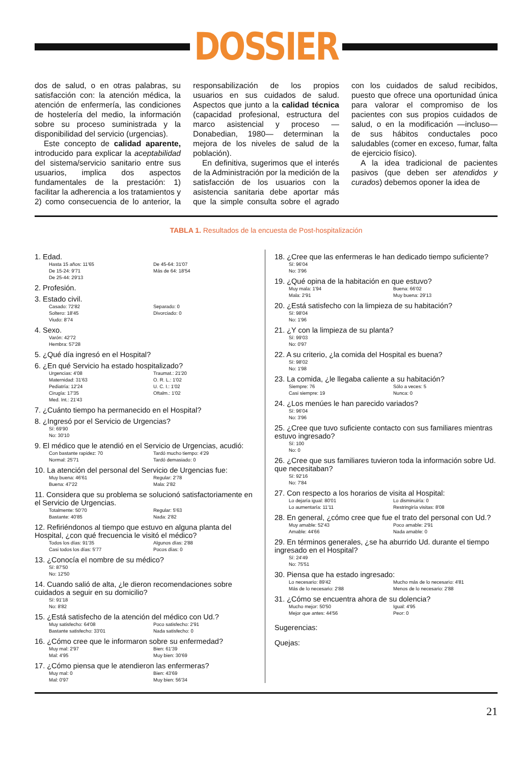DOSSIER
dos de salud, o en otras palabras, su satisfacción con: la atención médica, la atención de enfermería, las condiciones de hostelería del medio, la información sobre su proceso suministrada y la disponibilidad del servicio (urgencias).
Este concepto de calidad aparente, introducido para explicar la aceptabilidad del sistema/servicio sanitario entre sus usuarios, implica dos aspectos fundamentales de la prestación: 1) facilitar la adherencia a los tratamientos y 2) como consecuencia de lo anterior, la responsabilización de los propios usuarios en sus cuidados de salud. Aspectos que junto a la calidad técnica (capacidad profesional, estructura del marco asistencial y proceso —Donabedian, 1980— determinan la mejora de los niveles de salud de la población).
En definitiva, sugerimos que el interés de la Administración por la medición de la satisfacción de los usuarios con la asistencia sanitaria debe aportar más que la simple consulta sobre el agrado con los cuidados de salud recibidos, puesto que ofrece una oportunidad única para valorar el compromiso de los pacientes con sus propios cuidados de salud, o en la modificación —incluso— de sus hábitos conductales poco saludables (comer en exceso, fumar, falta de ejercicio físico).
A la idea tradicional de pacientes pasivos (que deben ser atendidos y curados) debemos oponer la idea de
TABLA 1. Resultados de la encuesta de Post-hospitalización
1. Edad.
Hasta 15 años: 11'65 De 45-64: 31'07 De 15-24: 9'71 Más de 64: 18'54 De 25-44: 29'13
2. Profesión.
3. Estado civil.
Casado: 72'82 Separado: 0 Soltero: 18'45 Divorciado: 0 Viudo: 8'74
4. Sexo.
Varón: 42'72 Hembra: 57'28
5. ¿Qué día ingresó en el Hospital?
6. ¿En qué Servicio ha estado hospitalizado?
Urgencias: 4'08 Traumat.: 21'20 Maternidad: 31'63 O. R. L.: 1'02 Pediatría: 12'24 U. C. I.: 1'02 Cirugía: 17'35 Oftalm.: 1'02 Med. Int.: 21'43
7. ¿Cuánto tiempo ha permanecido en el Hospital?
8. ¿Ingresó por el Servicio de Urgencias?
Sí: 69'90 No: 30'10
9. El médico que le atendió en el Servicio de Urgencias, acudió:
Con bastante rapidez: 70 Tardó mucho tiempo: 4'29 Normal: 25'71 Tardó demasiado: 0
10. La atención del personal del Servicio de Urgencias fue:
Muy buena: 46'61 Regular: 2'78 Buena: 47'22 Mala: 2'82
11. Considera que su problema se solucionó satisfactoriamente en el Servicio de Urgencias.
Totalmente: 50'70 Regular: 5'63 Bastante: 40'85 Nada: 2'82
12. Refiriéndonos al tiempo que estuvo en alguna planta del Hospital, ¿con qué frecuencia le visitó el médico?
Todos los días: 91'35 Algunos días: 2'88 Casi todos los días: 5'77 Pocos días: 0
13. ¿Conocía el nombre de su médico?
Sí: 87'50 No: 12'50
14. Cuando salió de alta, ¿le dieron recomendaciones sobre cuidados a seguir en su domicilio?
Sí: 91'18 No: 8'82
15. ¿Está satisfecho de la atención del médico con Ud.?
Muy satisfecho: 64'08 Poco satisfecho: 2'91 Bastante satisfecho: 33'01 Nada satisfecho: 0
16. ¿Cómo cree que le informaron sobre su enfermedad?
Muy mal: 2'97 Bien: 61'39 Mal: 4'95 Muy bien: 30'69
17. ¿Cómo piensa que le atendieron las enfermeras?
Muy mal: 0 Bien: 43'69 Mal: 0'97 Muy bien: 56'34
18. ¿Cree que las enfermeras le han dedicado tiempo suficiente?
Sí: 96'04 No: 3'96
19. ¿Qué opina de la habitación en que estuvo?
Muy mala: 1'94 Buena: 66'02 Mala: 2'91 Muy buena: 29'13
20. ¿Está satisfecho con la limpieza de su habitación?
Sí: 98'04 No: 1'96
21. ¿Y con la limpieza de su planta?
Sí: 99'03 No: 0'97
22. A su criterio, ¿la comida del Hospital es buena?
Sí: 98'02 No: 1'98
23. La comida, ¿le llegaba caliente a su habitación?
Siempre: 76 Sólo a veces: 5 Casi siempre: 19 Nunca: 0
24. ¿Los menúes le han parecido variados?
Sí: 96'04 No: 3'96
25. ¿Cree que tuvo suficiente contacto con sus familiares mientras estuvo ingresado?
Sí: 100 No: 0
26. ¿Cree que sus familiares tuvieron toda la información sobre Ud. que necesitaban?
Sí: 92'16 No: 7'84
27. Con respecto a los horarios de visita al Hospital:
Lo dejaría igual: 80'01 Lo disminuiría: 0 Lo aumentaría: 11'11 Restringiría visitas: 8'08
28. En general, ¿cómo cree que fue el trato del personal con Ud.?
Muy amable: 52'43 Poco amable: 2'91 Amable: 44'66 Nada amable: 0
29. En términos generales, ¿se ha aburrido Ud. durante el tiempo ingresado en el Hospital?
Sí: 24'49 No: 75'51
30. Piensa que ha estado ingresado:
Lo necesario: 89'42 Mucho más de lo necesario: 4'81 Más de lo necesario: 2'88 Menos de lo necesario: 2'88
31. ¿Cómo se encuentra ahora de su dolencia?
Mucho mejor: 50'50 Igual: 4'95 Mejor que antes: 44'56 Peor: 0
Sugerencias:
Quejas:
21